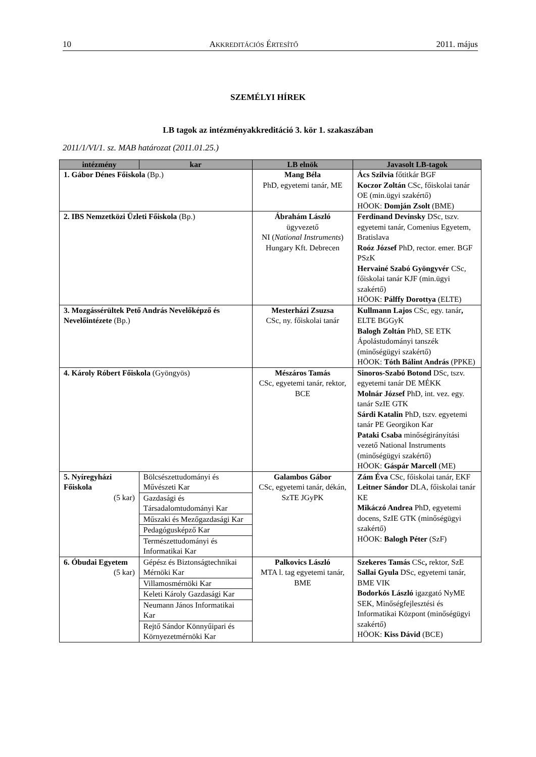10 AKKREDITÁCIÓS ÉRTESÍTŐ 2011. május
SZEMÉLYI HÍREK
LB tagok az intézményakkreditáció 3. kör 1. szakaszában
2011/1/VI/1. sz. MAB határozat (2011.01.25.)
| intézmény | kar | LB elnök | Javasolt LB-tagok |
| --- | --- | --- | --- |
| 1. Gábor Dénes Főiskola (Bp.) | | Mang Béla PhD, egyetemi tanár, ME | Ács Szilvia főtitkár BGF Koczor Zoltán CSc, főiskolai tanár OE (min.ügyi szakértő) HÖOK: Domján Zsolt (BME) |
| 2. IBS Nemzetközi Üzleti Főiskola (Bp.) | | Ábrahám László ügyvezető NI ( National Instruments ) Hungary Kft. Debrecen | Ferdinand Devinsky DSc, tszv. egyetemi tanár, Comenius Egyetem, Bratislava Roóz József PhD, rector. emer. BGF PSzK Hervainé Szabó Gyöngyvér CSc, főiskolai tanár KJF (min.ügyi szakértő) HÖOK: Pálffy Dorottya (ELTE) |
| 3. Mozgássérültek Pető András Nevelőképző és Nevelőintézete (Bp.) | | Mesterházi Zsuzsa CSc, ny. főiskolai tanár | Kullmann Lajos CSc, egy. tanár , ELTE BGGyK Balogh Zoltán PhD, SE ETK Ápolástudományi tanszék (minőségügyi szakértő) HÖOK: Tóth Bálint András (PPKE) |
| 4. Károly Róbert Főiskola (Gyöngyös) | | Mészáros Tamás CSc, egyetemi tanár, rektor, BCE | Sinoros-Szabó Botond DSc, tszv. egyetemi tanár DE MÉKK Molnár József PhD, int. vez. egy. tanár SzIE GTK Sárdi Katalin PhD, tszv. egyetemi tanár PE Georgikon Kar Pataki Csaba minőségirányítási vezető National Instruments (minőségügyi szakértő) HÖOK: Gáspár Marcell (ME) |
| 5. Nyíregyházi Főiskola (5 kar) | Bölcsészettudományi és Művészeti Kar | Galambos Gábor CSc, egyetemi tanár, dékán, SzTE JGyPK | Zám Éva CSc, főiskolai tanár, EKF Leitner Sándor DLA, főiskolai tanár KE Mikáczó Andrea PhD, egyetemi docens, SzIE GTK (minőségügyi szakértő) HÖOK: Balogh Péter (SzF) |
| | Gazdasági és Társadalomtudományi Kar | | |
| | Műszaki és Mezőgazdasági Kar | | |
| | Pedagógusképző Kar | | |
| | Természettudományi és Informatikai Kar | | |
| 6. Óbudai Egyetem (5 kar) | Gépész és Biztonságtechnikai Mérnöki Kar | Palkovics László MTA l. tag egyetemi tanár, BME | Szekeres Tamás CSc , rektor, SzE Sallai Gyula DSc, egyetemi tanár, BME VIK Bodorkós László igazgató NyME SEK, Minőségfejlesztési és Informatikai Központ (minőségügyi szakértő) HÖOK: Kiss Dávid (BCE) |
| | Villamosmérnöki Kar | | |
| | Keleti Károly Gazdasági Kar | | |
| | Neumann János Informatikai Kar | | |
| | Rejtő Sándor Könnyűipari és Környezetmérnöki Kar | | |